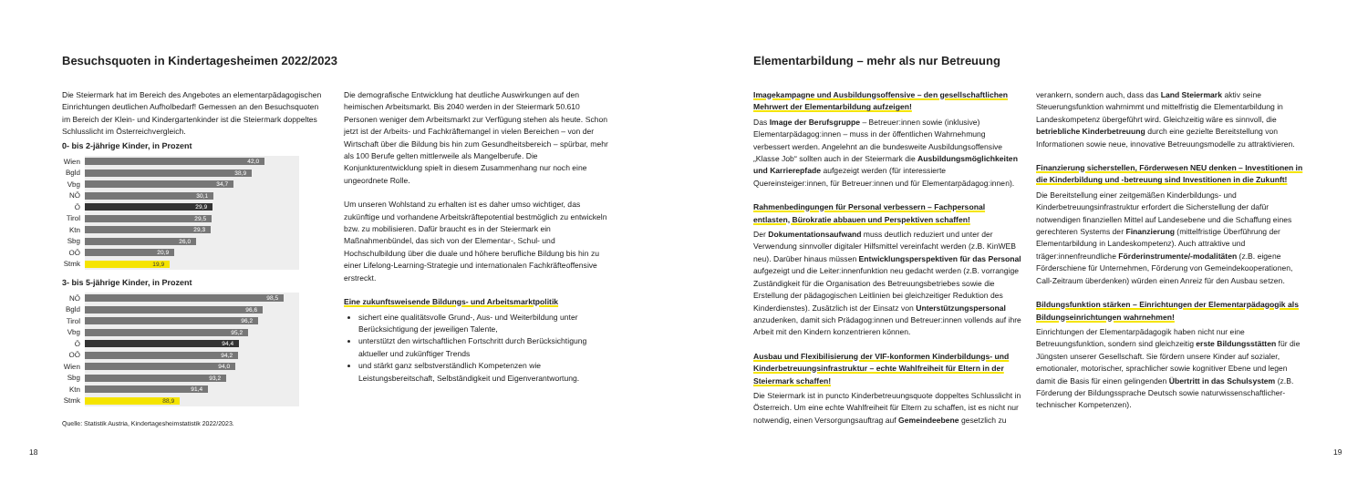Besuchsquoten in Kindertagesheimen 2022/2023
Die Steiermark hat im Bereich des Angebotes an elementarpädagogischen Einrichtungen deutlichen Aufholbedarf! Gemessen an den Besuchsquoten im Bereich der Klein- und Kindergartenkinder ist die Steiermark doppeltes Schlusslicht im Österreichvergleich.
0- bis 2-jährige Kinder, in Prozent
Wien
42,0
Bgld
38,9
Vbg
34,7
NÖ
30,1
Ö
29,9
Tirol
29,5
Ktn
29,3
Sbg
26,0
OÖ
20,9
Stmk
19,9
3- bis 5-jährige Kinder, in Prozent
NÖ
98,5
Bgld
96,6
Tirol
96,2
Vbg
95,2
Ö
94,4
OÖ
94,2
Wien
94,0
Sbg
93,2
Ktn
91,4
Stmk
88,9
Quelle: Statistik Austria, Kindertagesheimstatistik 2022/2023.
Die demografische Entwicklung hat deutliche Auswirkungen auf den heimischen Arbeitsmarkt. Bis 2040 werden in der Steiermark 50.610 Personen weniger dem Arbeitsmarkt zur Verfügung stehen als heute. Schon jetzt ist der Arbeits- und Fachkräftemangel in vielen Bereichen – von der Wirtschaft über die Bildung bis hin zum Gesundheitsbereich – spürbar, mehr als 100 Berufe gelten mittlerweile als Mangelberufe. Die Konjunkturentwicklung spielt in diesem Zusammenhang nur noch eine ungeordnete Rolle.
Um unseren Wohlstand zu erhalten ist es daher umso wichtiger, das zukünftige und vorhandene Arbeitskräftepotential bestmöglich zu entwickeln bzw. zu mobilisieren. Dafür braucht es in der Steiermark ein Maßnahmenbündel, das sich von der Elementar-, Schul- und Hochschulbildung über die duale und höhere berufliche Bildung bis hin zu einer Lifelong-Learning-Strategie und internationalen Fachkräfteoffensive erstreckt.
Eine zukunftsweisende Bildungs- und Arbeitsmarktpolitik
sichert eine qualitätsvolle Grund-, Aus- und Weiterbildung unter Berücksichtigung der jeweiligen Talente,
unterstützt den wirtschaftlichen Fortschritt durch Berücksichtigung aktueller und zukünftiger Trends
und stärkt ganz selbstverständlich Kompetenzen wie Leistungsbereitschaft, Selbständigkeit und Eigenverantwortung.
18
Elementarbildung – mehr als nur Betreuung
Imagekampagne und Ausbildungsoffensive – den gesellschaftlichen Mehrwert der Elementarbildung aufzeigen!
Das Image der Berufsgruppe – Betreuer:innen sowie (inklusive) Elementarpädagog:innen – muss in der öffentlichen Wahrnehmung verbessert werden. Angelehnt an die bundesweite Ausbildungsoffensive „Klasse Job“ sollten auch in der Steiermark die Ausbildungsmöglichkeiten und Karrierepfade aufgezeigt werden (für interessierte Quereinsteiger:innen, für Betreuer:innen und für Elementarpädagog:innen).
Rahmenbedingungen für Personal verbessern – Fachpersonal entlasten, Bürokratie abbauen und Perspektiven schaffen!
Der Dokumentationsaufwand muss deutlich reduziert und unter der Verwendung sinnvoller digitaler Hilfsmittel vereinfacht werden (z.B. KinWEB neu). Darüber hinaus müssen Entwicklungsperspektiven für das Personal aufgezeigt und die Leiter:innenfunktion neu gedacht werden (z.B. vorrangige Zuständigkeit für die Organisation des Betreuungsbetriebes sowie die Erstellung der pädagogischen Leitlinien bei gleichzeitiger Reduktion des Kinderdienstes). Zusätzlich ist der Einsatz von Unterstützungspersonal anzudenken, damit sich Prädagog:innen und Betreuer:innen vollends auf ihre Arbeit mit den Kindern konzentrieren können.
Ausbau und Flexibilisierung der VIF-konformen Kinderbildungs- und Kinderbetreuungsinfrastruktur – echte Wahlfreiheit für Eltern in der Steiermark schaffen!
Die Steiermark ist in puncto Kinderbetreuungsquote doppeltes Schlusslicht in Österreich. Um eine echte Wahlfreiheit für Eltern zu schaffen, ist es nicht nur notwendig, einen Versorgungsauftrag auf Gemeindeebene gesetzlich zu
verankern, sondern auch, dass das Land Steiermark aktiv seine Steuerungsfunktion wahrnimmt und mittelfristig die Elementarbildung in Landeskompetenz übergeführt wird. Gleichzeitig wäre es sinnvoll, die betriebliche Kinderbetreuung durch eine gezielte Bereitstellung von Informationen sowie neue, innovative Betreuungsmodelle zu attraktivieren.
Finanzierung sicherstellen, Förderwesen NEU denken – Investitionen in die Kinderbildung und -betreuung sind Investitionen in die Zukunft!
Die Bereitstellung einer zeitgemäßen Kinderbildungs- und Kinderbetreuungsinfrastruktur erfordert die Sicherstellung der dafür notwendigen finanziellen Mittel auf Landesebene und die Schaffung eines gerechteren Systems der Finanzierung (mittelfristige Überführung der Elementarbildung in Landeskompetenz). Auch attraktive und träger:innenfreundliche Förderinstrumente/-modalitäten (z.B. eigene Förderschiene für Unternehmen, Förderung von Gemeindekooperationen, Call-Zeitraum überdenken) würden einen Anreiz für den Ausbau setzen.
Bildungsfunktion stärken – Einrichtungen der Elementarpädagogik als Bildungseinrichtungen wahrnehmen!
Einrichtungen der Elementarpädagogik haben nicht nur eine Betreuungsfunktion, sondern sind gleichzeitig erste Bildungsstätten für die Jüngsten unserer Gesellschaft. Sie fördern unsere Kinder auf sozialer, emotionaler, motorischer, sprachlicher sowie kognitiver Ebene und legen damit die Basis für einen gelingenden Übertritt in das Schulsystem (z.B. Förderung der Bildungssprache Deutsch sowie naturwissenschaftlicher-technischer Kompetenzen).
19